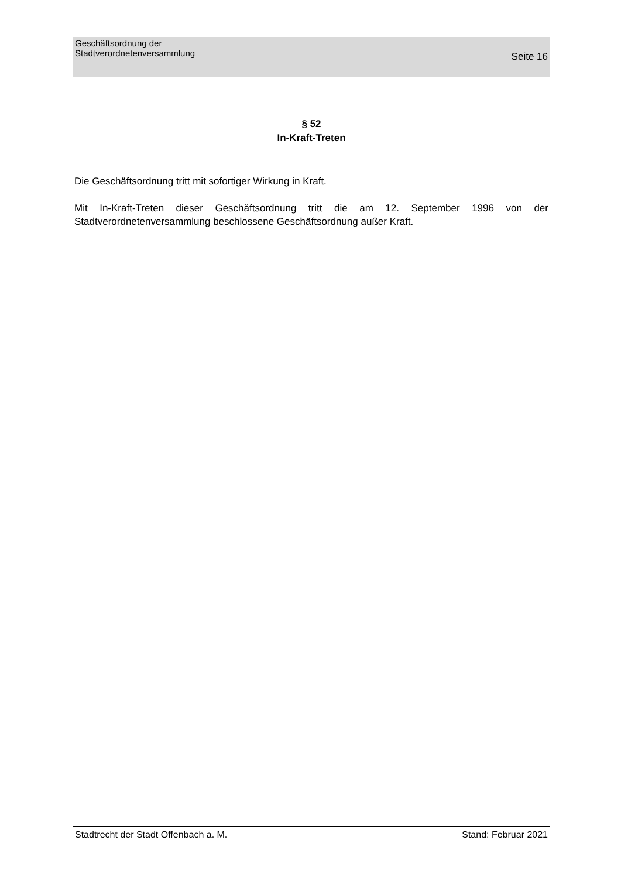Geschäftsordnung der
Stadtverordnetenversammlung
Seite 16
§ 52
In-Kraft-Treten
Die Geschäftsordnung tritt mit sofortiger Wirkung in Kraft.
Mit In-Kraft-Treten dieser Geschäftsordnung tritt die am 12. September 1996 von der Stadtverordnetenversammlung beschlossene Geschäftsordnung außer Kraft.
Stadtrecht der Stadt Offenbach a. M. Stand: Februar 2021